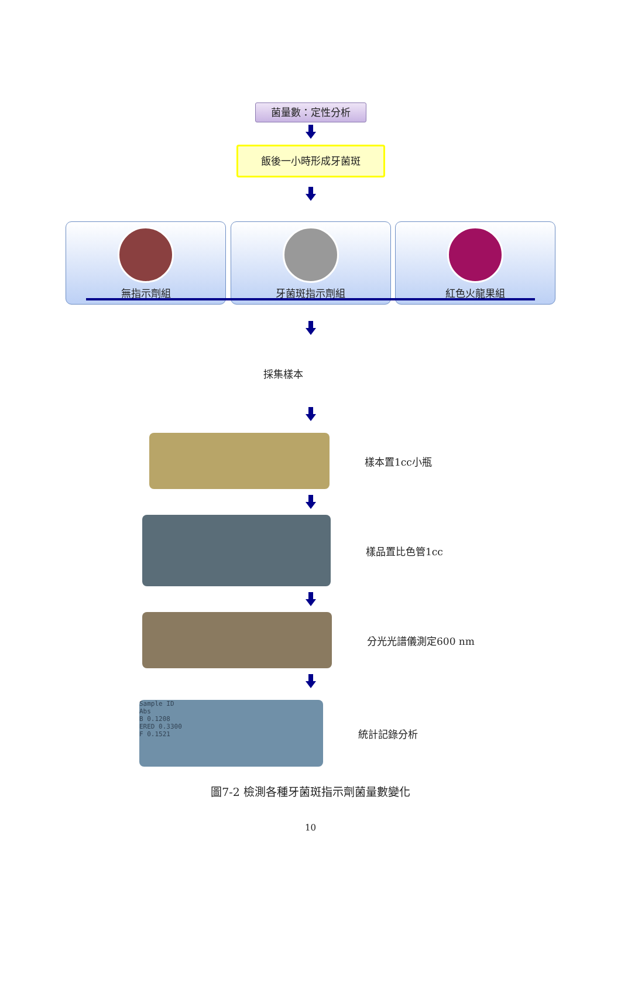菌量數：定性分析
飯後一小時形成牙菌斑
無指示劑組 牙菌斑指示劑組 紅色火龍果組
採集樣本
樣本置1cc小瓶
樣品置比色管1cc
分光光譜儀測定600 nm
Sample ID
Abs
B 0.1208
ERED 0.3300
F 0.1521
統計記錄分析
圖7-2 檢測各種牙菌斑指示劑菌量數變化
10